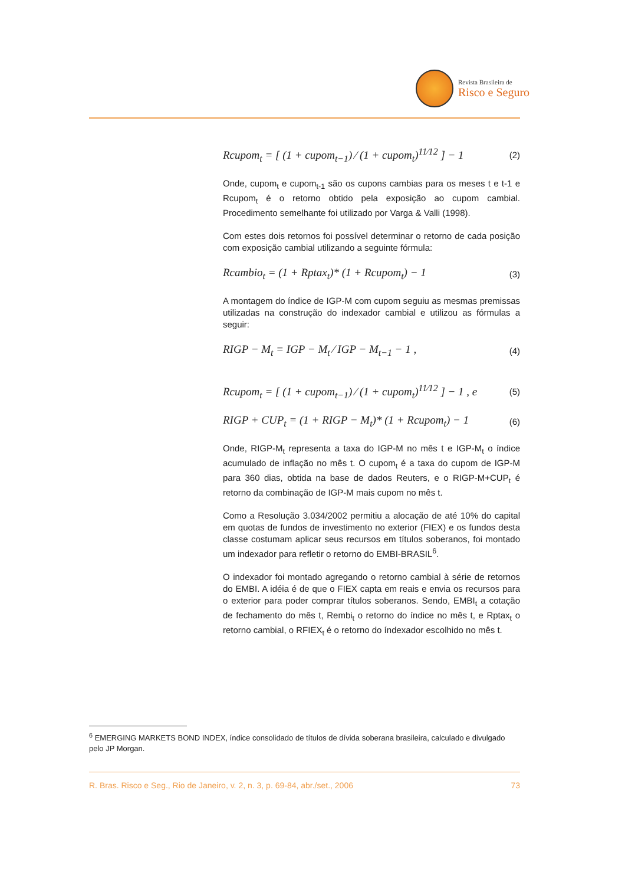Revista Brasileira de
Risco e Seguro
Rcupom<sub>t</sub> = [ (1 + cupom<sub>t−1</sub>) ⁄ (1 + cupom<sub>t</sub>)<sup>11⁄12</sup> ] − 1 (2)
Onde, cupom<sub>t</sub> e cupom<sub>t-1</sub> são os cupons cambias para os meses t e t-1 e Rcupom<sub>t</sub> é o retorno obtido pela exposição ao cupom cambial. Procedimento semelhante foi utilizado por Varga & Valli (1998).
Com estes dois retornos foi possível determinar o retorno de cada posição com exposição cambial utilizando a seguinte fórmula:
Rcambio<sub>t</sub> = (1 + Rptax<sub>t</sub>)* (1 + Rcupom<sub>t</sub>) − 1 (3)
A montagem do índice de IGP-M com cupom seguiu as mesmas premissas utilizadas na construção do indexador cambial e utilizou as fórmulas a seguir:
RIGP − M<sub>t</sub> = IGP − M<sub>t</sub> ⁄ IGP − M<sub>t−1</sub> − 1 , (4)
Rcupom<sub>t</sub> = [ (1 + cupom<sub>t−1</sub>) ⁄ (1 + cupom<sub>t</sub>)<sup>11⁄12</sup> ] − 1 , e (5)
RIGP + CUP<sub>t</sub> = (1 + RIGP − M<sub>t</sub>)* (1 + Rcupom<sub>t</sub>) − 1 (6)
Onde, RIGP-M<sub>t</sub> representa a taxa do IGP-M no mês t e IGP-M<sub>t</sub> o índice acumulado de inflação no mês t. O cupom<sub>t</sub> é a taxa do cupom de IGP-M para 360 dias, obtida na base de dados Reuters, e o RIGP-M+CUP<sub>t</sub> é retorno da combinação de IGP-M mais cupom no mês t.
Como a Resolução 3.034/2002 permitiu a alocação de até 10% do capital em quotas de fundos de investimento no exterior (FIEX) e os fundos desta classe costumam aplicar seus recursos em títulos soberanos, foi montado um indexador para refletir o retorno do EMBI-BRASIL<sup>6</sup>.
O indexador foi montado agregando o retorno cambial à série de retornos do EMBI. A idéia é de que o FIEX capta em reais e envia os recursos para o exterior para poder comprar títulos soberanos. Sendo, EMBI<sub>t</sub> a cotação de fechamento do mês t, Rembi<sub>t</sub> o retorno do índice no mês t, e Rptax<sub>t</sub> o retorno cambial, o RFIEX<sub>t</sub> é o retorno do índexador escolhido no mês t.
<sup>6</sup> EMERGING MARKETS BOND INDEX, índice consolidado de títulos de dívida soberana brasileira, calculado e divulgado pelo JP Morgan.
R. Bras. Risco e Seg., Rio de Janeiro, v. 2, n. 3, p. 69-84, abr./set., 2006 73